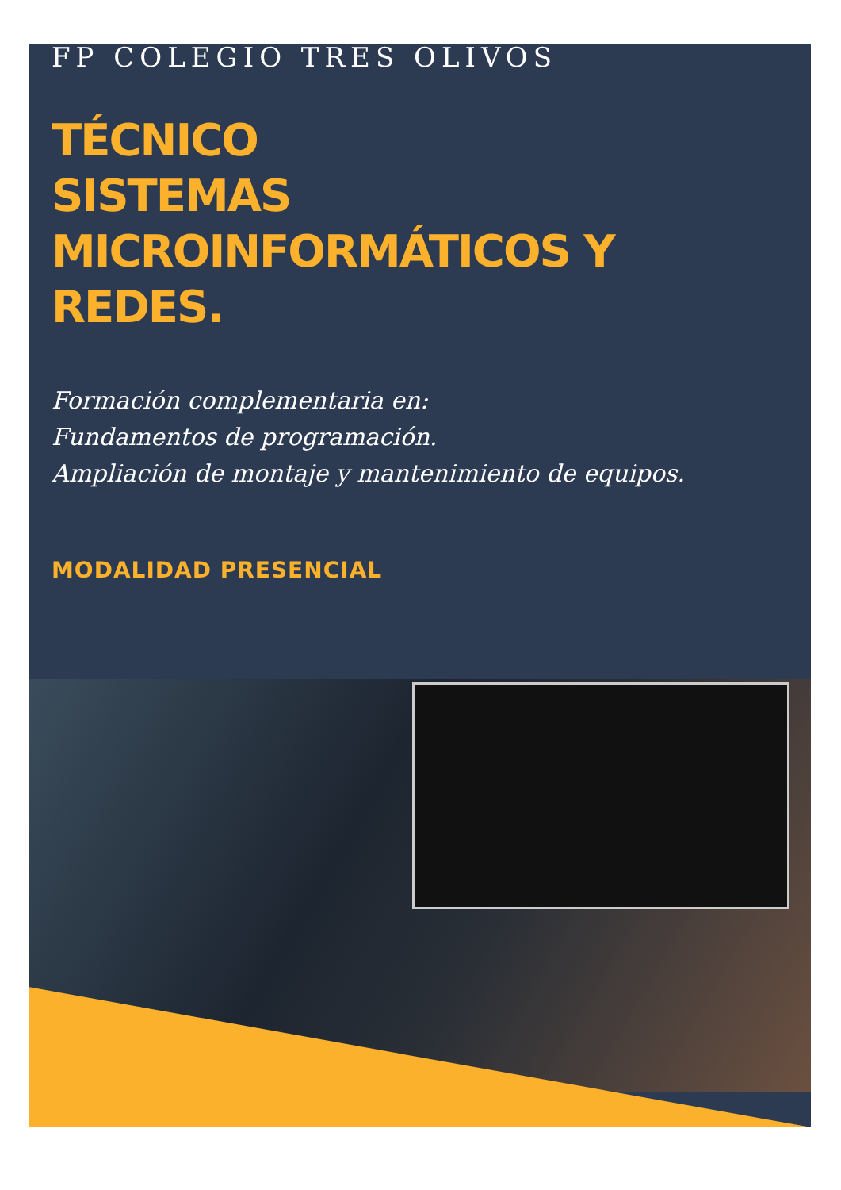FP COLEGIO TRES OLIVOS
TÉCNICO
SISTEMAS
MICROINFORMÁTICOS Y
REDES.
Formación complementaria en:
Fundamentos de programación.
Ampliación de montaje y mantenimiento de equipos.
MODALIDAD PRESENCIAL